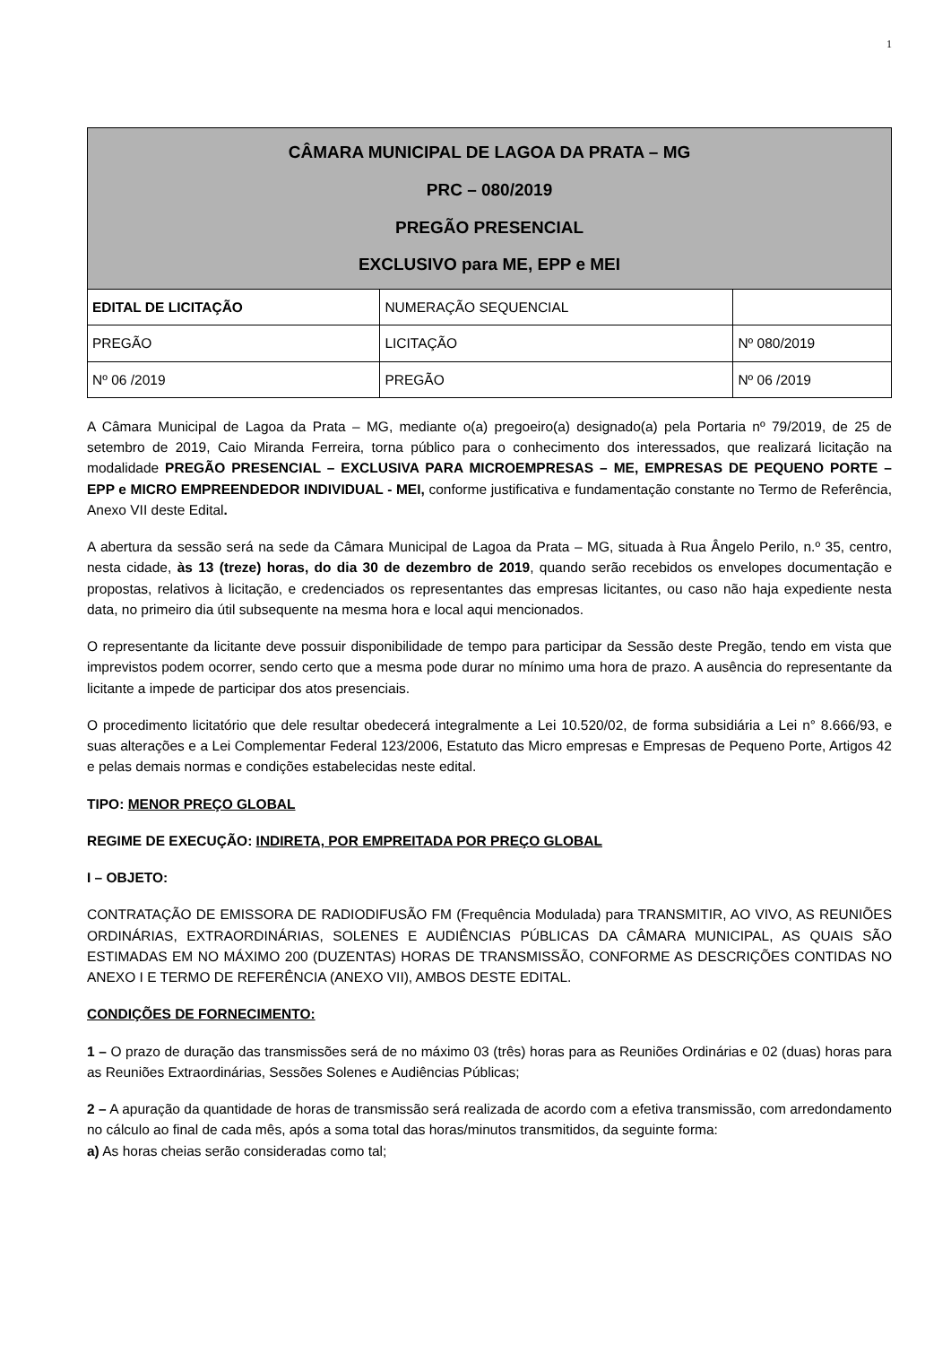1
| CÂMARA MUNICIPAL DE LAGOA DA PRATA – MG PRC – 080/2019 PREGÃO PRESENCIAL EXCLUSIVO para ME, EPP e MEI | | |
| --- | --- | --- |
| EDITAL DE LICITAÇÃO | NUMERAÇÃO SEQUENCIAL | |
| PREGÃO | LICITAÇÃO | Nº 080/2019 |
| Nº 06 /2019 | PREGÃO | Nº 06 /2019 |
A Câmara Municipal de Lagoa da Prata – MG, mediante o(a) pregoeiro(a) designado(a) pela Portaria nº 79/2019, de 25 de setembro de 2019, Caio Miranda Ferreira, torna público para o conhecimento dos interessados, que realizará licitação na modalidade PREGÃO PRESENCIAL – EXCLUSIVA PARA MICROEMPRESAS – ME, EMPRESAS DE PEQUENO PORTE – EPP e MICRO EMPREENDEDOR INDIVIDUAL - MEI, conforme justificativa e fundamentação constante no Termo de Referência, Anexo VII deste Edital.
A abertura da sessão será na sede da Câmara Municipal de Lagoa da Prata – MG, situada à Rua Ângelo Perilo, n.º 35, centro, nesta cidade, às 13 (treze) horas, do dia 30 de dezembro de 2019, quando serão recebidos os envelopes documentação e propostas, relativos à licitação, e credenciados os representantes das empresas licitantes, ou caso não haja expediente nesta data, no primeiro dia útil subsequente na mesma hora e local aqui mencionados.
O representante da licitante deve possuir disponibilidade de tempo para participar da Sessão deste Pregão, tendo em vista que imprevistos podem ocorrer, sendo certo que a mesma pode durar no mínimo uma hora de prazo. A ausência do representante da licitante a impede de participar dos atos presenciais.
O procedimento licitatório que dele resultar obedecerá integralmente a Lei 10.520/02, de forma subsidiária a Lei n° 8.666/93, e suas alterações e a Lei Complementar Federal 123/2006, Estatuto das Micro empresas e Empresas de Pequeno Porte, Artigos 42 e pelas demais normas e condições estabelecidas neste edital.
TIPO: MENOR PREÇO GLOBAL
REGIME DE EXECUÇÃO: INDIRETA, POR EMPREITADA POR PREÇO GLOBAL
I – OBJETO:
CONTRATAÇÃO DE EMISSORA DE RADIODIFUSÃO FM (Frequência Modulada) para TRANSMITIR, AO VIVO, AS REUNIÕES ORDINÁRIAS, EXTRAORDINÁRIAS, SOLENES E AUDIÊNCIAS PÚBLICAS DA CÂMARA MUNICIPAL, AS QUAIS SÃO ESTIMADAS EM NO MÁXIMO 200 (DUZENTAS) HORAS DE TRANSMISSÃO, CONFORME AS DESCRIÇÕES CONTIDAS NO ANEXO I E TERMO DE REFERÊNCIA (ANEXO VII), AMBOS DESTE EDITAL.
CONDIÇÕES DE FORNECIMENTO:
1 – O prazo de duração das transmissões será de no máximo 03 (três) horas para as Reuniões Ordinárias e 02 (duas) horas para as Reuniões Extraordinárias, Sessões Solenes e Audiências Públicas;
2 – A apuração da quantidade de horas de transmissão será realizada de acordo com a efetiva transmissão, com arredondamento no cálculo ao final de cada mês, após a soma total das horas/minutos transmitidos, da seguinte forma:
a) As horas cheias serão consideradas como tal;